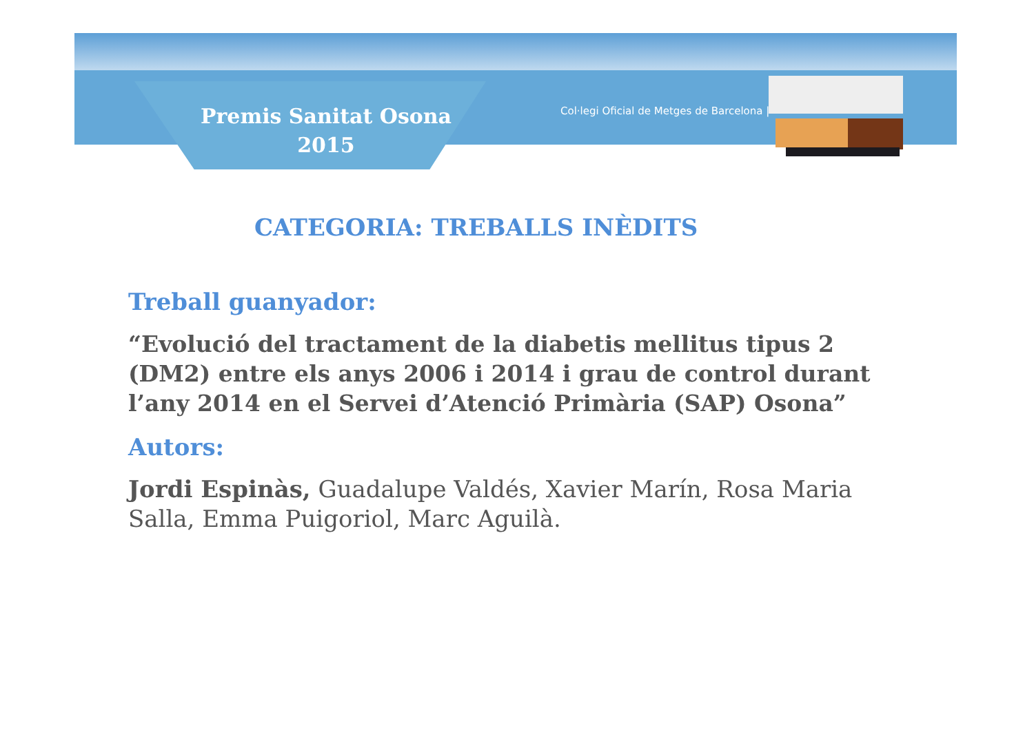Premis Sanitat Osona
2015
Col·legi Oficial de Metges de Barcelona |
CATEGORIA: TREBALLS INÈDITS
Treball guanyador:
“Evolució del tractament de la diabetis mellitus tipus 2 (DM2) entre els anys 2006 i 2014 i grau de control durant l’any 2014 en el Servei d’Atenció Primària (SAP) Osona”
Autors:
Jordi Espinàs, Guadalupe Valdés, Xavier Marín, Rosa Maria Salla, Emma Puigoriol, Marc Aguilà.